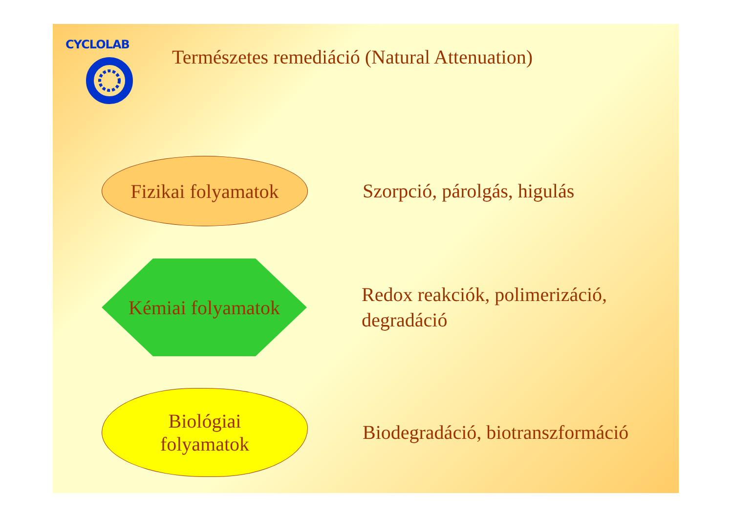CYCLOLAB
Természetes remediáció (Natural Attenuation)
Fizikai folyamatok
Szorpció, párolgás, higulás
Kémiai folyamatok
Redox reakciók, polimerizáció,
degradáció
Biológiai
folyamatok
Biodegradáció, biotranszformáció